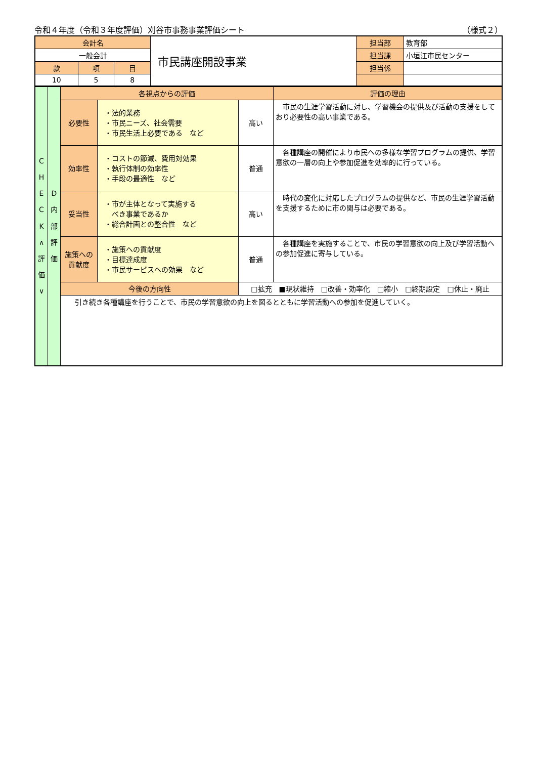令和４年度（令和３年度評価）刈谷市事務事業評価シート （様式２）
| 会計名 | | | 市民講座開設事業 | 担当部 | 教育部 |
| 一般会計 | | | | 担当課 | 小垣江市民センター |
| 款 | 項 | 目 | | 担当係 | |
| 10 | 5 | 8 | | | |
| C H E C K ∧ 評 価 ∨ | D 内 部 評 価 | 各視点からの評価 | | | 評価の理由 |
| | | 必要性 | ・法的業務 ・市民ニーズ、社会需要 ・市民生活上必要である など | 高い | 市民の生涯学習活動に対し、学習機会の提供及び活動の支援をしており必要性の高い事業である。 |
| | | 効率性 | ・コストの節減、費用対効果 ・執行体制の効率性 ・手段の最適性 など | 普通 | 各種講座の開催により市民への多様な学習プログラムの提供、学習意欲の一層の向上や参加促進を効率的に行っている。 |
| | | 妥当性 | ・市が主体となって実施する べき事業であるか ・総合計画との整合性 など | 高い | 時代の変化に対応したプログラムの提供など、市民の生涯学習活動を支援するために市の関与は必要である。 |
| | | 施策への 貢献度 | ・施策への貢献度 ・目標達成度 ・市民サービスへの効果 など | 普通 | 各種講座を実施することで、市民の学習意欲の向上及び学習活動への参加促進に寄与している。 |
| | | 今後の方向性 | | □拡充 ■現状維持 □改善・効率化 □縮小 □終期設定 □休止・廃止 | |
| | | 引き続き各種講座を行うことで、市民の学習意欲の向上を図るとともに学習活動への参加を促進していく。 | | | |